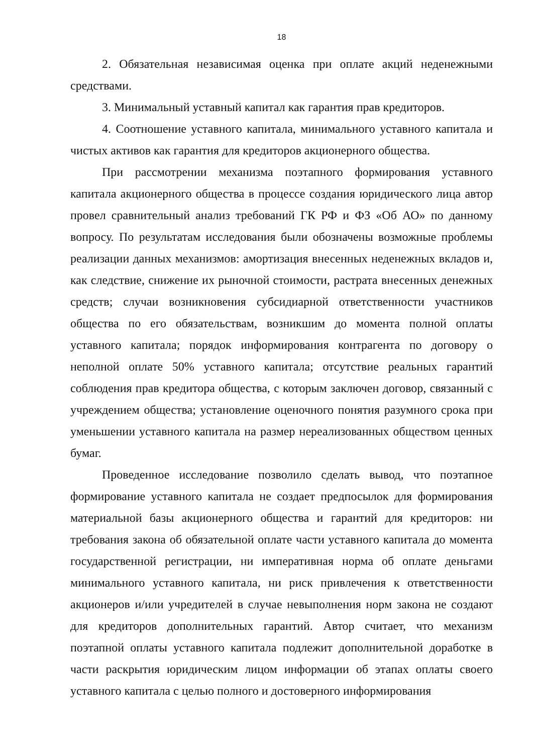18
2. Обязательная независимая оценка при оплате акций неденежными средствами.
3. Минимальный уставный капитал как гарантия прав кредиторов.
4. Соотношение уставного капитала, минимального уставного капитала и чистых активов как гарантия для кредиторов акционерного общества.
При рассмотрении механизма поэтапного формирования уставного капитала акционерного общества в процессе создания юридического лица автор провел сравнительный анализ требований ГК РФ и ФЗ «Об АО» по данному вопросу. По результатам исследования были обозначены возможные проблемы реализации данных механизмов: амортизация внесенных неденежных вкладов и, как следствие, снижение их рыночной стоимости, растрата внесенных денежных средств; случаи возникновения субсидиарной ответственности участников общества по его обязательствам, возникшим до момента полной оплаты уставного капитала; порядок информирования контрагента по договору о неполной оплате 50% уставного капитала; отсутствие реальных гарантий соблюдения прав кредитора общества, с которым заключен договор, связанный с учреждением общества; установление оценочного понятия разумного срока при уменьшении уставного капитала на размер нереализованных обществом ценных бумаг.
Проведенное исследование позволило сделать вывод, что поэтапное формирование уставного капитала не создает предпосылок для формирования материальной базы акционерного общества и гарантий для кредиторов: ни требования закона об обязательной оплате части уставного капитала до момента государственной регистрации, ни императивная норма об оплате деньгами минимального уставного капитала, ни риск привлечения к ответственности акционеров и/или учредителей в случае невыполнения норм закона не создают для кредиторов дополнительных гарантий. Автор считает, что механизм поэтапной оплаты уставного капитала подлежит дополнительной доработке в части раскрытия юридическим лицом информации об этапах оплаты своего уставного капитала с целью полного и достоверного информирования